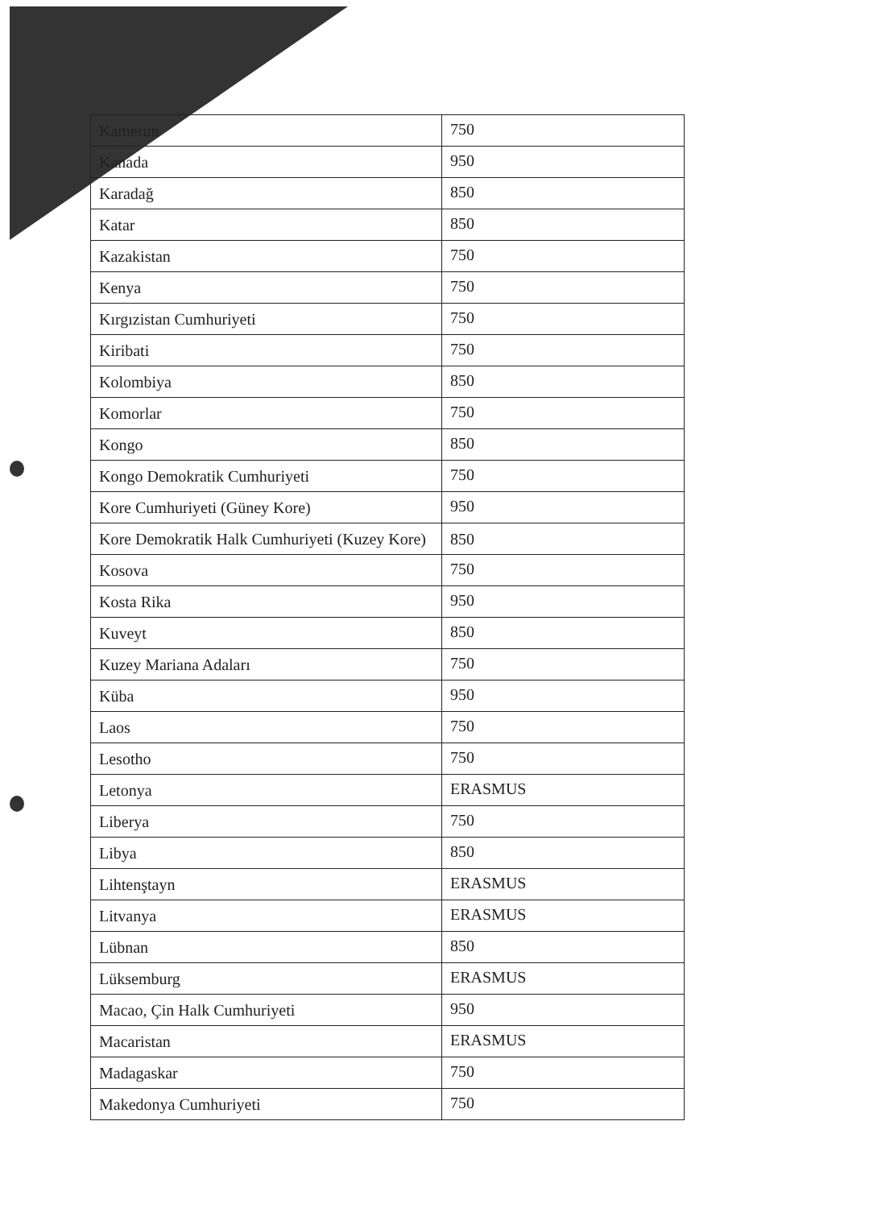| Kamerun | 750 |
| Kanada | 950 |
| Karadağ | 850 |
| Katar | 850 |
| Kazakistan | 750 |
| Kenya | 750 |
| Kırgızistan Cumhuriyeti | 750 |
| Kiribati | 750 |
| Kolombiya | 850 |
| Komorlar | 750 |
| Kongo | 850 |
| Kongo Demokratik Cumhuriyeti | 750 |
| Kore Cumhuriyeti (Güney Kore) | 950 |
| Kore Demokratik Halk Cumhuriyeti (Kuzey Kore) | 850 |
| Kosova | 750 |
| Kosta Rika | 950 |
| Kuveyt | 850 |
| Kuzey Mariana Adaları | 750 |
| Küba | 950 |
| Laos | 750 |
| Lesotho | 750 |
| Letonya | ERASMUS |
| Liberya | 750 |
| Libya | 850 |
| Lihtenştayn | ERASMUS |
| Litvanya | ERASMUS |
| Lübnan | 850 |
| Lüksemburg | ERASMUS |
| Macao, Çin Halk Cumhuriyeti | 950 |
| Macaristan | ERASMUS |
| Madagaskar | 750 |
| Makedonya Cumhuriyeti | 750 |